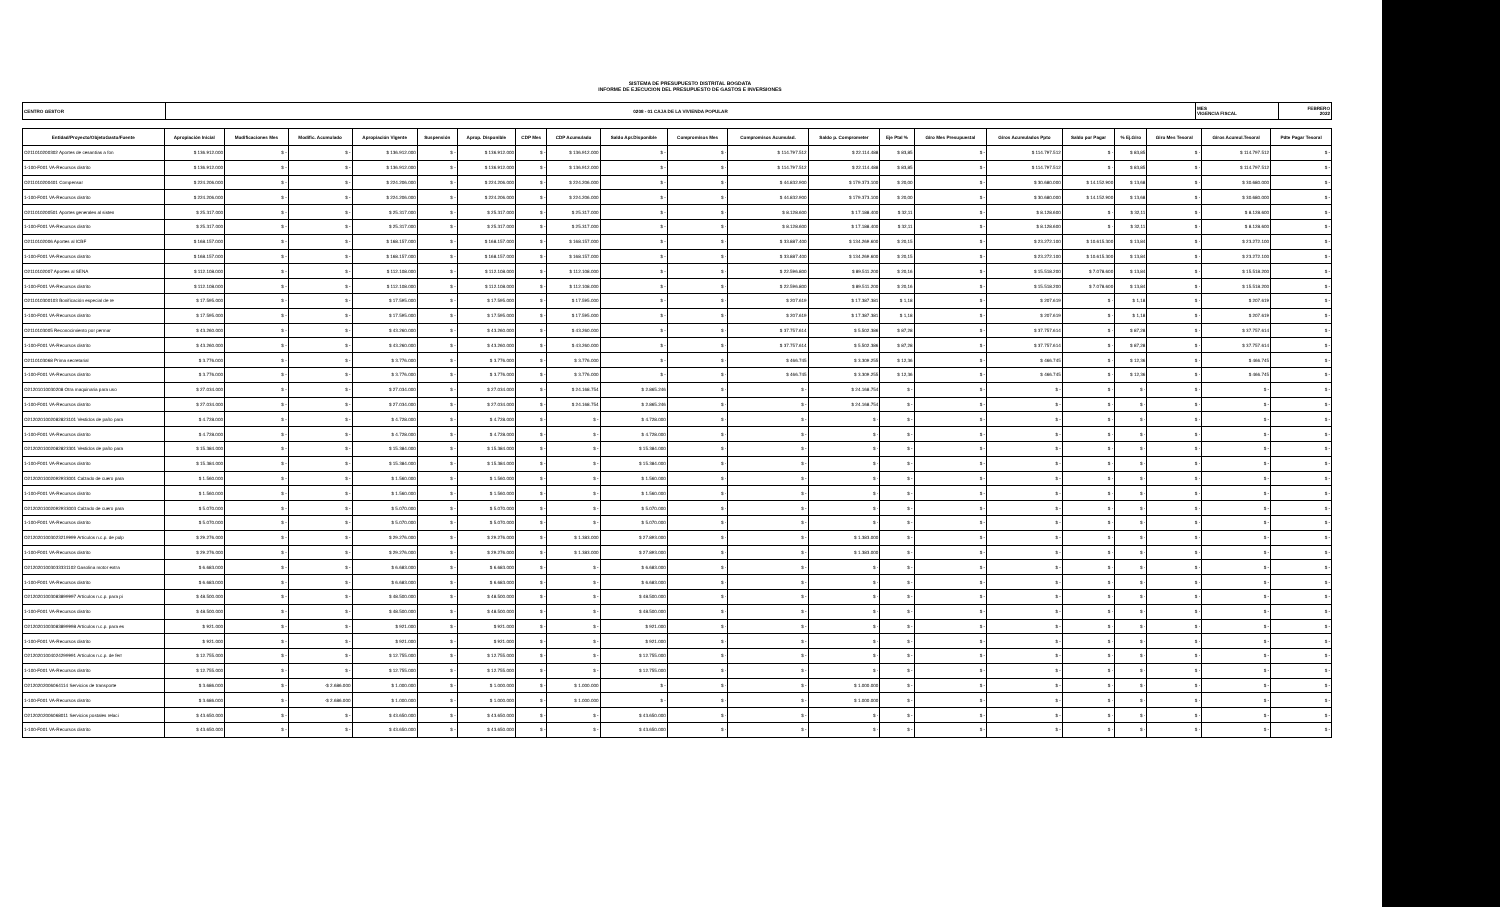SISTEMA DE PRESUPUESTO DISTRITAL BOGDATA
INFORME DE EJECUCION DEL PRESUPUESTO DE GASTOS E INVERSIONES
| CENTRO GESTOR | 0208 - 01 CAJA DE LA VIVIENDA POPULAR | MES VIGENCIA FISCAL | FEBRERO 2022 |
| Entidad/Proyecto/ObjetoGasto/Fuente | Apropiación Inicial | Modificaciones Mes | Modific. Acumulado | Apropiación Vigente | Suspensión | Aprop. Disponible | CDP Mes | CDP Acumulado | Saldo Apr.Disponible | Compromisos Mes | Compromisos Acumulad. | Saldo p. Comprometer | Eje Ptal % | Giro Mes Presupuestal | Giros Acumulados Ppto | Saldo por Pagar | % Ej.Giro | Giro Mes Tesoral | Giros Acumul.Tesoral | Pdte Pagar Tesoral |
| --- | --- | --- | --- | --- | --- | --- | --- | --- | --- | --- | --- | --- | --- | --- | --- | --- | --- | --- | --- | --- |
| O211010200302 Aportes de cesantías a fon | $ 136.912.000 | $ - | $ - | $ 136.912.000 | $ - | $ 136.912.000 | $ - | $ 136.912.000 | $ - | $ - | $ 114.797.512 | $ 22.114.488 | $ 83,85 | $ - | $ 114.797.512 | $ - | $ 83,85 | $ - | $ 114.797.512 | $ - |
| 1-100-F001 VA-Recursos distrito | $ 136.912.000 | $ - | $ - | $ 136.912.000 | $ - | $ 136.912.000 | $ - | $ 136.912.000 | $ - | $ - | $ 114.797.512 | $ 22.114.488 | $ 83,85 | $ - | $ 114.797.512 | $ - | $ 83,85 | $ - | $ 114.797.512 | $ - |
| O211010200401 Compensar | $ 224.206.000 | $ - | $ - | $ 224.206.000 | $ - | $ 224.206.000 | $ - | $ 224.206.000 | $ - | $ - | $ 44.832.900 | $ 179.373.100 | $ 20,00 | $ - | $ 30.680.000 | $ 14.152.900 | $ 13,68 | $ - | $ 30.680.000 | $ - |
| 1-100-F001 VA-Recursos distrito | $ 224.206.000 | $ - | $ - | $ 224.206.000 | $ - | $ 224.206.000 | $ - | $ 224.206.000 | $ - | $ - | $ 44.832.900 | $ 179.373.100 | $ 20,00 | $ - | $ 30.680.000 | $ 14.152.900 | $ 13,68 | $ - | $ 30.680.000 | $ - |
| O211010200501 Aportes generales al sisten | $ 25.317.000 | $ - | $ - | $ 25.317.000 | $ - | $ 25.317.000 | $ - | $ 25.317.000 | $ - | $ - | $ 8.128.600 | $ 17.188.400 | $ 32,11 | $ - | $ 8.128.600 | $ - | $ 32,11 | $ - | $ 8.128.600 | $ - |
| 1-100-F001 VA-Recursos distrito | $ 25.317.000 | $ - | $ - | $ 25.317.000 | $ - | $ 25.317.000 | $ - | $ 25.317.000 | $ - | $ - | $ 8.128.600 | $ 17.188.400 | $ 32,11 | $ - | $ 8.128.600 | $ - | $ 32,11 | $ - | $ 8.128.600 | $ - |
| O2110102006 Aportes al ICBF | $ 168.157.000 | $ - | $ - | $ 168.157.000 | $ - | $ 168.157.000 | $ - | $ 168.157.000 | $ - | $ - | $ 33.887.400 | $ 134.269.600 | $ 20,15 | $ - | $ 23.272.100 | $ 10.615.300 | $ 13,84 | $ - | $ 23.272.100 | $ - |
| 1-100-F001 VA-Recursos distrito | $ 168.157.000 | $ - | $ - | $ 168.157.000 | $ - | $ 168.157.000 | $ - | $ 168.157.000 | $ - | $ - | $ 33.887.400 | $ 134.269.600 | $ 20,15 | $ - | $ 23.272.100 | $ 10.615.300 | $ 13,84 | $ - | $ 23.272.100 | $ - |
| O2110102007 Aportes al SENA | $ 112.108.000 | $ - | $ - | $ 112.108.000 | $ - | $ 112.108.000 | $ - | $ 112.108.000 | $ - | $ - | $ 22.596.800 | $ 89.511.200 | $ 20,16 | $ - | $ 15.518.200 | $ 7.078.600 | $ 13,84 | $ - | $ 15.518.200 | $ - |
| 1-100-F001 VA-Recursos distrito | $ 112.108.000 | $ - | $ - | $ 112.108.000 | $ - | $ 112.108.000 | $ - | $ 112.108.000 | $ - | $ - | $ 22.596.800 | $ 89.511.200 | $ 20,16 | $ - | $ 15.518.200 | $ 7.078.600 | $ 13,84 | $ - | $ 15.518.200 | $ - |
| O211010300103 Bonificación especial de re | $ 17.595.000 | $ - | $ - | $ 17.595.000 | $ - | $ 17.595.000 | $ - | $ 17.595.000 | $ - | $ - | $ 207.619 | $ 17.387.381 | $ 1,18 | $ - | $ 207.619 | $ - | $ 1,18 | $ - | $ 207.619 | $ - |
| 1-100-F001 VA-Recursos distrito | $ 17.595.000 | $ - | $ - | $ 17.595.000 | $ - | $ 17.595.000 | $ - | $ 17.595.000 | $ - | $ - | $ 207.619 | $ 17.387.381 | $ 1,18 | $ - | $ 207.619 | $ - | $ 1,18 | $ - | $ 207.619 | $ - |
| O2110103005 Reconocimiento por permar | $ 43.260.000 | $ - | $ - | $ 43.260.000 | $ - | $ 43.260.000 | $ - | $ 43.260.000 | $ - | $ - | $ 37.757.614 | $ 5.502.386 | $ 87,28 | $ - | $ 37.757.614 | $ - | $ 87,28 | $ - | $ 37.757.614 | $ - |
| 1-100-F001 VA-Recursos distrito | $ 43.260.000 | $ - | $ - | $ 43.260.000 | $ - | $ 43.260.000 | $ - | $ 43.260.000 | $ - | $ - | $ 37.757.614 | $ 5.502.386 | $ 87,28 | $ - | $ 37.757.614 | $ - | $ 87,28 | $ - | $ 37.757.614 | $ - |
| O2110103068 Prima secretarial | $ 3.776.000 | $ - | $ - | $ 3.776.000 | $ - | $ 3.776.000 | $ - | $ 3.776.000 | $ - | $ - | $ 466.745 | $ 3.309.255 | $ 12,36 | $ - | $ 466.745 | $ - | $ 12,36 | $ - | $ 466.745 | $ - |
| 1-100-F001 VA-Recursos distrito | $ 3.776.000 | $ - | $ - | $ 3.776.000 | $ - | $ 3.776.000 | $ - | $ 3.776.000 | $ - | $ - | $ 466.745 | $ 3.309.255 | $ 12,36 | $ - | $ 466.745 | $ - | $ 12,36 | $ - | $ 466.745 | $ - |
| O21201010030208 Otra maquinaria para uso | $ 27.034.000 | $ - | $ - | $ 27.034.000 | $ - | $ 27.034.000 | $ - | $ 24.168.754 | $ 2.865.246 | $ - | $ - | $ 24.168.754 | $ - | $ - | $ - | $ - | $ - | $ - | $ - | $ - |
| 1-100-F001 VA-Recursos distrito | $ 27.034.000 | $ - | $ - | $ 27.034.000 | $ - | $ 27.034.000 | $ - | $ 24.168.754 | $ 2.865.246 | $ - | $ - | $ 24.168.754 | $ - | $ - | $ - | $ - | $ - | $ - | $ - | $ - |
| O2120201002082823101 Vestidos de paño para | $ 4.728.000 | $ - | $ - | $ 4.728.000 | $ - | $ 4.728.000 | $ - | $ - | $ 4.728.000 | $ - | $ - | $ - | $ - | $ - | $ - | $ - | $ - | $ - | $ - | $ - |
| 1-100-F001 VA-Recursos distrito | $ 4.728.000 | $ - | $ - | $ 4.728.000 | $ - | $ 4.728.000 | $ - | $ - | $ 4.728.000 | $ - | $ - | $ - | $ - | $ - | $ - | $ - | $ - | $ - | $ - | $ - |
| O2120201002082823301 Vestidos de paño para | $ 15.384.000 | $ - | $ - | $ 15.384.000 | $ - | $ 15.384.000 | $ - | $ - | $ 15.384.000 | $ - | $ - | $ - | $ - | $ - | $ - | $ - | $ - | $ - | $ - | $ - |
| 1-100-F001 VA-Recursos distrito | $ 15.384.000 | $ - | $ - | $ 15.384.000 | $ - | $ 15.384.000 | $ - | $ - | $ 15.384.000 | $ - | $ - | $ - | $ - | $ - | $ - | $ - | $ - | $ - | $ - | $ - |
| O2120201002092933001 Calzado de cuero para | $ 1.560.000 | $ - | $ - | $ 1.560.000 | $ - | $ 1.560.000 | $ - | $ - | $ 1.560.000 | $ - | $ - | $ - | $ - | $ - | $ - | $ - | $ - | $ - | $ - | $ - |
| 1-100-F001 VA-Recursos distrito | $ 1.560.000 | $ - | $ - | $ 1.560.000 | $ - | $ 1.560.000 | $ - | $ - | $ 1.560.000 | $ - | $ - | $ - | $ - | $ - | $ - | $ - | $ - | $ - | $ - | $ - |
| O2120201002092933003 Calzado de cuero para | $ 5.070.000 | $ - | $ - | $ 5.070.000 | $ - | $ 5.070.000 | $ - | $ - | $ 5.070.000 | $ - | $ - | $ - | $ - | $ - | $ - | $ - | $ - | $ - | $ - | $ - |
| 1-100-F001 VA-Recursos distrito | $ 5.070.000 | $ - | $ - | $ 5.070.000 | $ - | $ 5.070.000 | $ - | $ - | $ 5.070.000 | $ - | $ - | $ - | $ - | $ - | $ - | $ - | $ - | $ - | $ - | $ - |
| O2120201003023219999 Artículos n.c.p. de pulp | $ 29.276.000 | $ - | $ - | $ 29.276.000 | $ - | $ 29.276.000 | $ - | $ 1.383.000 | $ 27.893.000 | $ - | $ - | $ 1.383.000 | $ - | $ - | $ - | $ - | $ - | $ - | $ - | $ - |
| 1-100-F001 VA-Recursos distrito | $ 29.276.000 | $ - | $ - | $ 29.276.000 | $ - | $ 29.276.000 | $ - | $ 1.383.000 | $ 27.893.000 | $ - | $ - | $ 1.383.000 | $ - | $ - | $ - | $ - | $ - | $ - | $ - | $ - |
| O2120201003033331102 Gasolina motor extra | $ 6.683.000 | $ - | $ - | $ 6.683.000 | $ - | $ 6.683.000 | $ - | $ - | $ 6.683.000 | $ - | $ - | $ - | $ - | $ - | $ - | $ - | $ - | $ - | $ - | $ - |
| 1-100-F001 VA-Recursos distrito | $ 6.683.000 | $ - | $ - | $ 6.683.000 | $ - | $ 6.683.000 | $ - | $ - | $ 6.683.000 | $ - | $ - | $ - | $ - | $ - | $ - | $ - | $ - | $ - | $ - | $ - |
| O2120201003083899997 Artículos n.c.p. para pi | $ 48.500.000 | $ - | $ - | $ 48.500.000 | $ - | $ 48.500.000 | $ - | $ - | $ 48.500.000 | $ - | $ - | $ - | $ - | $ - | $ - | $ - | $ - | $ - | $ - | $ - |
| 1-100-F001 VA-Recursos distrito | $ 48.500.000 | $ - | $ - | $ 48.500.000 | $ - | $ 48.500.000 | $ - | $ - | $ 48.500.000 | $ - | $ - | $ - | $ - | $ - | $ - | $ - | $ - | $ - | $ - | $ - |
| O2120201003083899998 Artículos n.c.p. para es | $ 921.000 | $ - | $ - | $ 921.000 | $ - | $ 921.000 | $ - | $ - | $ 921.000 | $ - | $ - | $ - | $ - | $ - | $ - | $ - | $ - | $ - | $ - | $ - |
| 1-100-F001 VA-Recursos distrito | $ 921.000 | $ - | $ - | $ 921.000 | $ - | $ 921.000 | $ - | $ - | $ 921.000 | $ - | $ - | $ - | $ - | $ - | $ - | $ - | $ - | $ - | $ - | $ - |
| O2120201004024299991 Artículos n.c.p. de ferr | $ 12.755.000 | $ - | $ - | $ 12.755.000 | $ - | $ 12.755.000 | $ - | $ - | $ 12.755.000 | $ - | $ - | $ - | $ - | $ - | $ - | $ - | $ - | $ - | $ - | $ - |
| 1-100-F001 VA-Recursos distrito | $ 12.755.000 | $ - | $ - | $ 12.755.000 | $ - | $ 12.755.000 | $ - | $ - | $ 12.755.000 | $ - | $ - | $ - | $ - | $ - | $ - | $ - | $ - | $ - | $ - | $ - |
| O2120202006064114 Servicios de transporte | $ 3.686.000 | $ - | -$ 2.686.000 | $ 1.000.000 | $ - | $ 1.000.000 | $ - | $ 1.000.000 | $ - | $ - | $ - | $ 1.000.000 | $ - | $ - | $ - | $ - | $ - | $ - | $ - | $ - |
| 1-100-F001 VA-Recursos distrito | $ 3.686.000 | $ - | -$ 2.686.000 | $ 1.000.000 | $ - | $ 1.000.000 | $ - | $ 1.000.000 | $ - | $ - | $ - | $ 1.000.000 | $ - | $ - | $ - | $ - | $ - | $ - | $ - | $ - |
| O2120202006068011 Servicios postales relaci | $ 43.650.000 | $ - | $ - | $ 43.650.000 | $ - | $ 43.650.000 | $ - | $ - | $ 43.650.000 | $ - | $ - | $ - | $ - | $ - | $ - | $ - | $ - | $ - | $ - | $ - |
| 1-100-F001 VA-Recursos distrito | $ 43.650.000 | $ - | $ - | $ 43.650.000 | $ - | $ 43.650.000 | $ - | $ - | $ 43.650.000 | $ - | $ - | $ - | $ - | $ - | $ - | $ - | $ - | $ - | $ - | $ - |